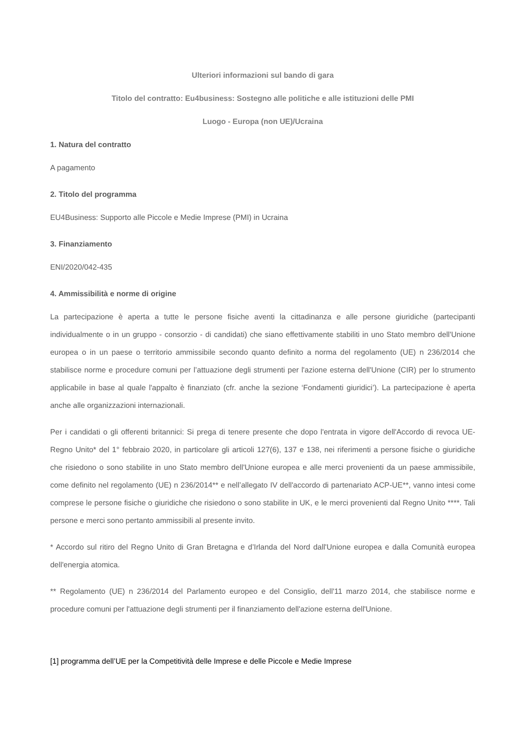Ulteriori informazioni sul bando di gara
Titolo del contratto: Eu4business: Sostegno alle politiche e alle istituzioni delle PMI
Luogo - Europa (non UE)/Ucraina
1. Natura del contratto
A pagamento
2. Titolo del programma
EU4Business: Supporto alle Piccole e Medie Imprese (PMI) in Ucraina
3. Finanziamento
ENI/2020/042-435
4. Ammissibilità e norme di origine
La partecipazione è aperta a tutte le persone fisiche aventi la cittadinanza e alle persone giuridiche (partecipanti individualmente o in un gruppo - consorzio - di candidati) che siano effettivamente stabiliti in uno Stato membro dell'Unione europea o in un paese o territorio ammissibile secondo quanto definito a norma del regolamento (UE) n 236/2014 che stabilisce norme e procedure comuni per l’attuazione degli strumenti per l'azione esterna dell'Unione (CIR) per lo strumento applicabile in base al quale l'appalto è finanziato (cfr. anche la sezione ‘Fondamenti giuridici’). La partecipazione è aperta anche alle organizzazioni internazionali.
Per i candidati o gli offerenti britannici: Si prega di tenere presente che dopo l'entrata in vigore dell'Accordo di revoca UE-Regno Unito* del 1° febbraio 2020, in particolare gli articoli 127(6), 137 e 138, nei riferimenti a persone fisiche o giuridiche che risiedono o sono stabilite in uno Stato membro dell'Unione europea e alle merci provenienti da un paese ammissibile, come definito nel regolamento (UE) n 236/2014** e nell’allegato IV dell'accordo di partenariato ACP-UE**, vanno intesi come comprese le persone fisiche o giuridiche che risiedono o sono stabilite in UK, e le merci provenienti dal Regno Unito ****. Tali persone e merci sono pertanto ammissibili al presente invito.
* Accordo sul ritiro del Regno Unito di Gran Bretagna e d’Irlanda del Nord dall'Unione europea e dalla Comunità europea dell'energia atomica.
** Regolamento (UE) n 236/2014 del Parlamento europeo e del Consiglio, dell'11 marzo 2014, che stabilisce norme e procedure comuni per l'attuazione degli strumenti per il finanziamento dell'azione esterna dell'Unione.
[1] programma dell’UE per la Competitività delle Imprese e delle Piccole e Medie Imprese